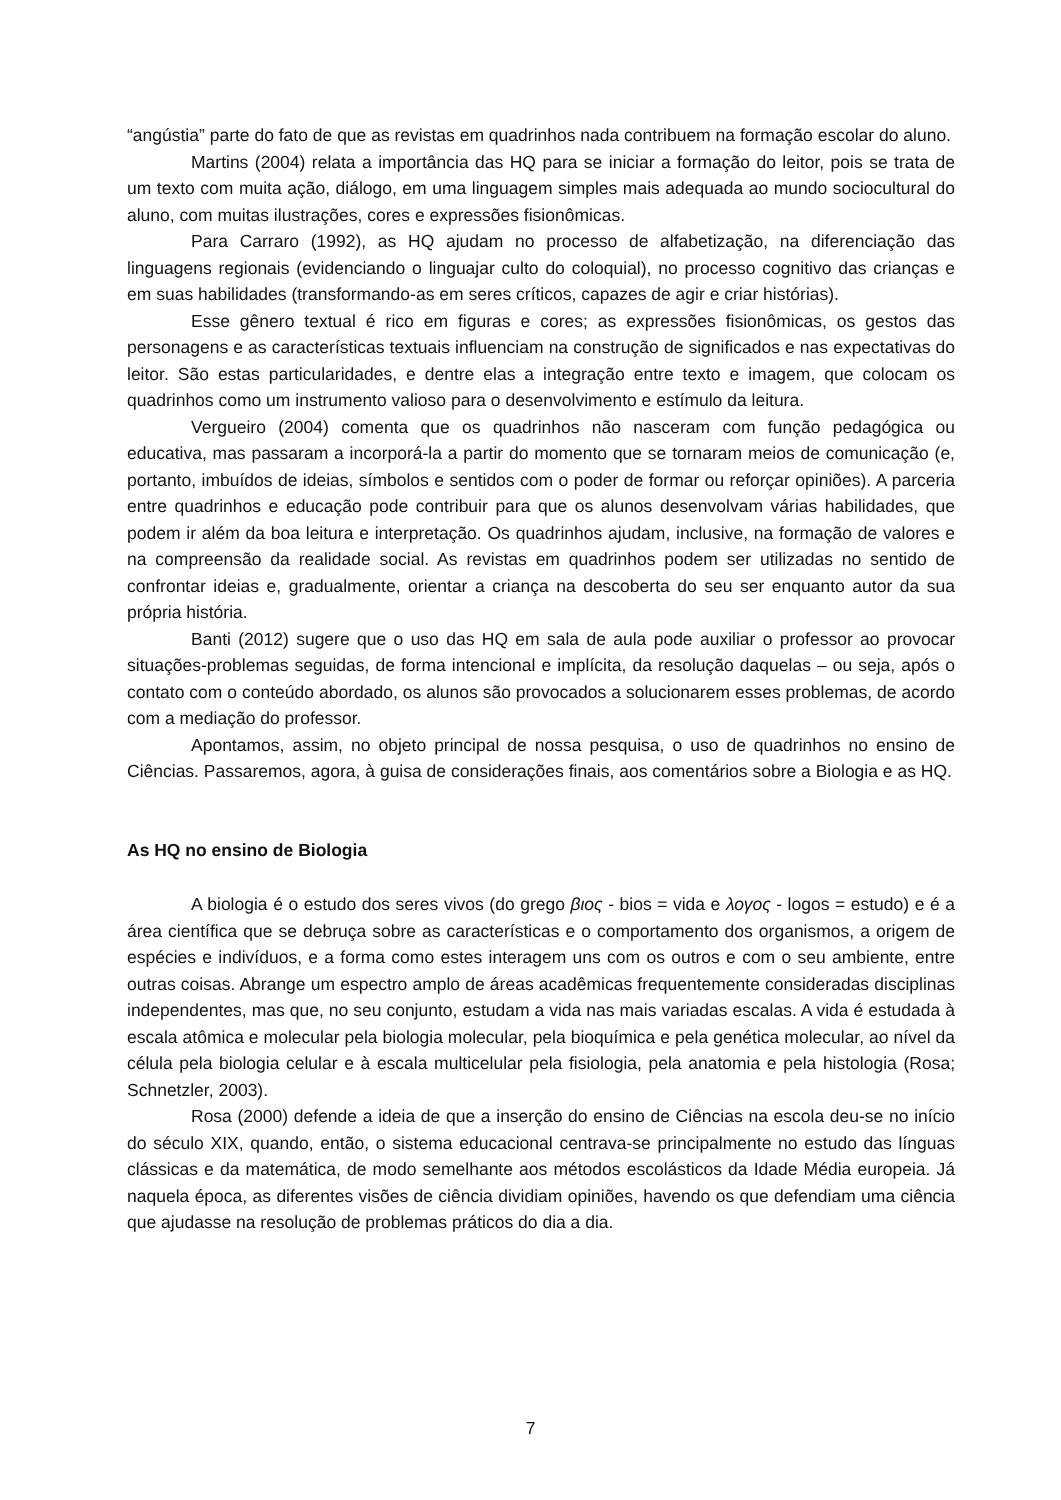“angústia” parte do fato de que as revistas em quadrinhos nada contribuem na formação escolar do aluno.
Martins (2004) relata a importância das HQ para se iniciar a formação do leitor, pois se trata de um texto com muita ação, diálogo, em uma linguagem simples mais adequada ao mundo sociocultural do aluno, com muitas ilustrações, cores e expressões fisionômicas.
Para Carraro (1992), as HQ ajudam no processo de alfabetização, na diferenciação das linguagens regionais (evidenciando o linguajar culto do coloquial), no processo cognitivo das crianças e em suas habilidades (transformando-as em seres críticos, capazes de agir e criar histórias).
Esse gênero textual é rico em figuras e cores; as expressões fisionômicas, os gestos das personagens e as características textuais influenciam na construção de significados e nas expectativas do leitor. São estas particularidades, e dentre elas a integração entre texto e imagem, que colocam os quadrinhos como um instrumento valioso para o desenvolvimento e estímulo da leitura.
Vergueiro (2004) comenta que os quadrinhos não nasceram com função pedagógica ou educativa, mas passaram a incorporá-la a partir do momento que se tornaram meios de comunicação (e, portanto, imbuídos de ideias, símbolos e sentidos com o poder de formar ou reforçar opiniões). A parceria entre quadrinhos e educação pode contribuir para que os alunos desenvolvam várias habilidades, que podem ir além da boa leitura e interpretação. Os quadrinhos ajudam, inclusive, na formação de valores e na compreensão da realidade social. As revistas em quadrinhos podem ser utilizadas no sentido de confrontar ideias e, gradualmente, orientar a criança na descoberta do seu ser enquanto autor da sua própria história.
Banti (2012) sugere que o uso das HQ em sala de aula pode auxiliar o professor ao provocar situações-problemas seguidas, de forma intencional e implícita, da resolução daquelas – ou seja, após o contato com o conteúdo abordado, os alunos são provocados a solucionarem esses problemas, de acordo com a mediação do professor.
Apontamos, assim, no objeto principal de nossa pesquisa, o uso de quadrinhos no ensino de Ciências. Passaremos, agora, à guisa de considerações finais, aos comentários sobre a Biologia e as HQ.
As HQ no ensino de Biologia
A biologia é o estudo dos seres vivos (do grego βιος - bios = vida e λογος - logos = estudo) e é a área científica que se debruça sobre as características e o comportamento dos organismos, a origem de espécies e indivíduos, e a forma como estes interagem uns com os outros e com o seu ambiente, entre outras coisas. Abrange um espectro amplo de áreas acadêmicas frequentemente consideradas disciplinas independentes, mas que, no seu conjunto, estudam a vida nas mais variadas escalas. A vida é estudada à escala atômica e molecular pela biologia molecular, pela bioquímica e pela genética molecular, ao nível da célula pela biologia celular e à escala multicelular pela fisiologia, pela anatomia e pela histologia (Rosa; Schnetzler, 2003).
Rosa (2000) defende a ideia de que a inserção do ensino de Ciências na escola deu-se no início do século XIX, quando, então, o sistema educacional centrava-se principalmente no estudo das línguas clássicas e da matemática, de modo semelhante aos métodos escolásticos da Idade Média europeia. Já naquela época, as diferentes visões de ciência dividiam opiniões, havendo os que defendiam uma ciência que ajudasse na resolução de problemas práticos do dia a dia.
7